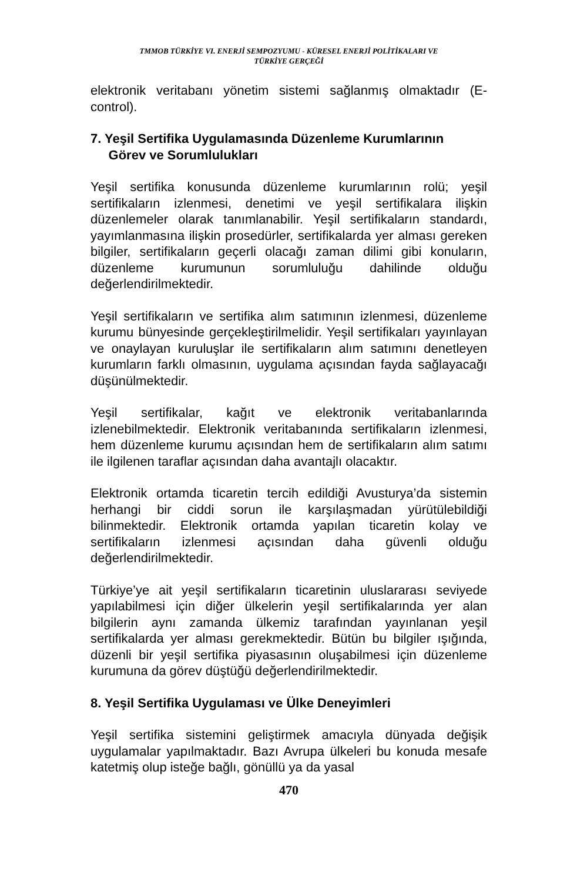TMMOB TÜRKİYE VI. ENERJİ SEMPOZYUMU - KÜRESEL ENERJİ POLİTİKALARI VE
TÜRKİYE GERÇEĞİ
elektronik veritabanı yönetim sistemi sağlanmış olmaktadır (E-control).
7. Yeşil Sertifika Uygulamasında Düzenleme Kurumlarının
Görev ve Sorumlulukları
Yeşil sertifika konusunda düzenleme kurumlarının rolü; yeşil sertifikaların izlenmesi, denetimi ve yeşil sertifikalara ilişkin düzenlemeler olarak tanımlanabilir. Yeşil sertifikaların standardı, yayımlanmasına ilişkin prosedürler, sertifikalarda yer alması gereken bilgiler, sertifikaların geçerli olacağı zaman dilimi gibi konuların, düzenleme kurumunun sorumluluğu dahilinde olduğu değerlendirilmektedir.
Yeşil sertifikaların ve sertifika alım satımının izlenmesi, düzenleme kurumu bünyesinde gerçekleştirilmelidir. Yeşil sertifikaları yayınlayan ve onaylayan kuruluşlar ile sertifikaların alım satımını denetleyen kurumların farklı olmasının, uygulama açısından fayda sağlayacağı düşünülmektedir.
Yeşil sertifikalar, kağıt ve elektronik veritabanlarında izlenebilmektedir. Elektronik veritabanında sertifikaların izlenmesi, hem düzenleme kurumu açısından hem de sertifikaların alım satımı ile ilgilenen taraflar açısından daha avantajlı olacaktır.
Elektronik ortamda ticaretin tercih edildiği Avusturya’da sistemin herhangi bir ciddi sorun ile karşılaşmadan yürütülebildiği bilinmektedir. Elektronik ortamda yapılan ticaretin kolay ve sertifikaların izlenmesi açısından daha güvenli olduğu değerlendirilmektedir.
Türkiye’ye ait yeşil sertifikaların ticaretinin uluslararası seviyede yapılabilmesi için diğer ülkelerin yeşil sertifikalarında yer alan bilgilerin aynı zamanda ülkemiz tarafından yayınlanan yeşil sertifikalarda yer alması gerekmektedir. Bütün bu bilgiler ışığında, düzenli bir yeşil sertifika piyasasının oluşabilmesi için düzenleme kurumuna da görev düştüğü değerlendirilmektedir.
8. Yeşil Sertifika Uygulaması ve Ülke Deneyimleri
Yeşil sertifika sistemini geliştirmek amacıyla dünyada değişik uygulamalar yapılmaktadır. Bazı Avrupa ülkeleri bu konuda mesafe katetmiş olup isteğe bağlı, gönüllü ya da yasal
470